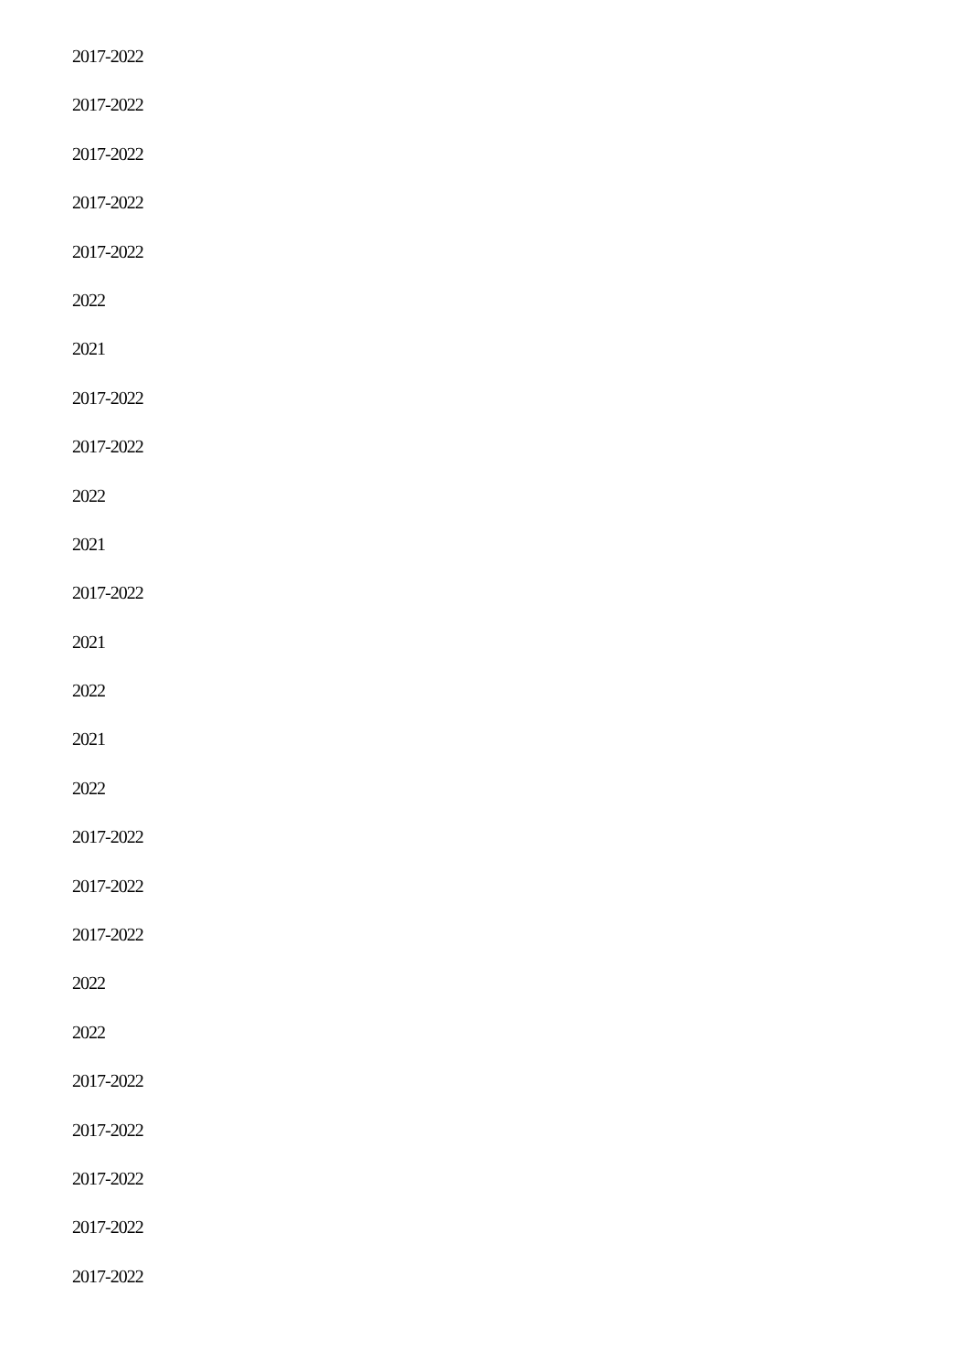2017-2022
2017-2022
2017-2022
2017-2022
2017-2022
2022
2021
2017-2022
2017-2022
2022
2021
2017-2022
2021
2022
2021
2022
2017-2022
2017-2022
2017-2022
2022
2022
2017-2022
2017-2022
2017-2022
2017-2022
2017-2022